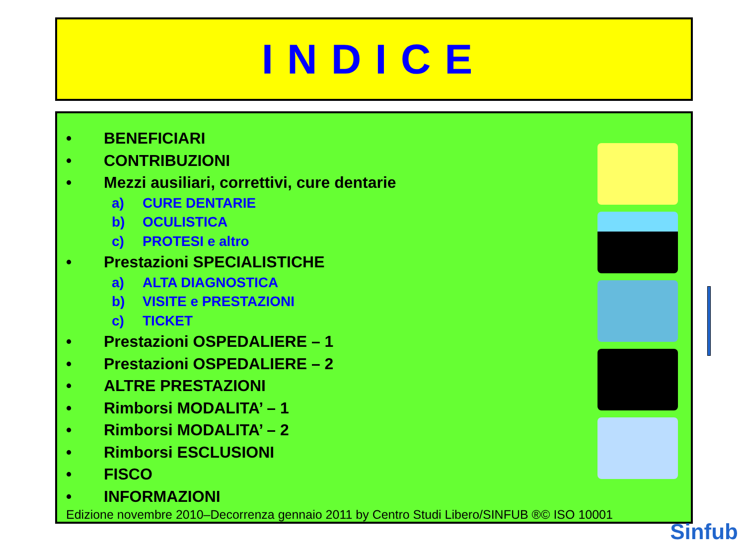INDICE
• BENEFICIARI
• CONTRIBUZIONI
• Mezzi ausiliari, correttivi, cure dentarie
a) CURE DENTARIE
b) OCULISTICA
c) PROTESI e altro
• Prestazioni SPECIALISTICHE
a) ALTA DIAGNOSTICA
b) VISITE e PRESTAZIONI
c) TICKET
• Prestazioni OSPEDALIERE – 1
• Prestazioni OSPEDALIERE – 2
• ALTRE PRESTAZIONI
• Rimborsi MODALITA’ – 1
• Rimborsi MODALITA’ – 2
• Rimborsi ESCLUSIONI
• FISCO
• INFORMAZIONI
Edizione novembre 2010–Decorrenza gennaio 2011 by Centro Studi Libero/SINFUB ®© ISO 10001
Sinfub